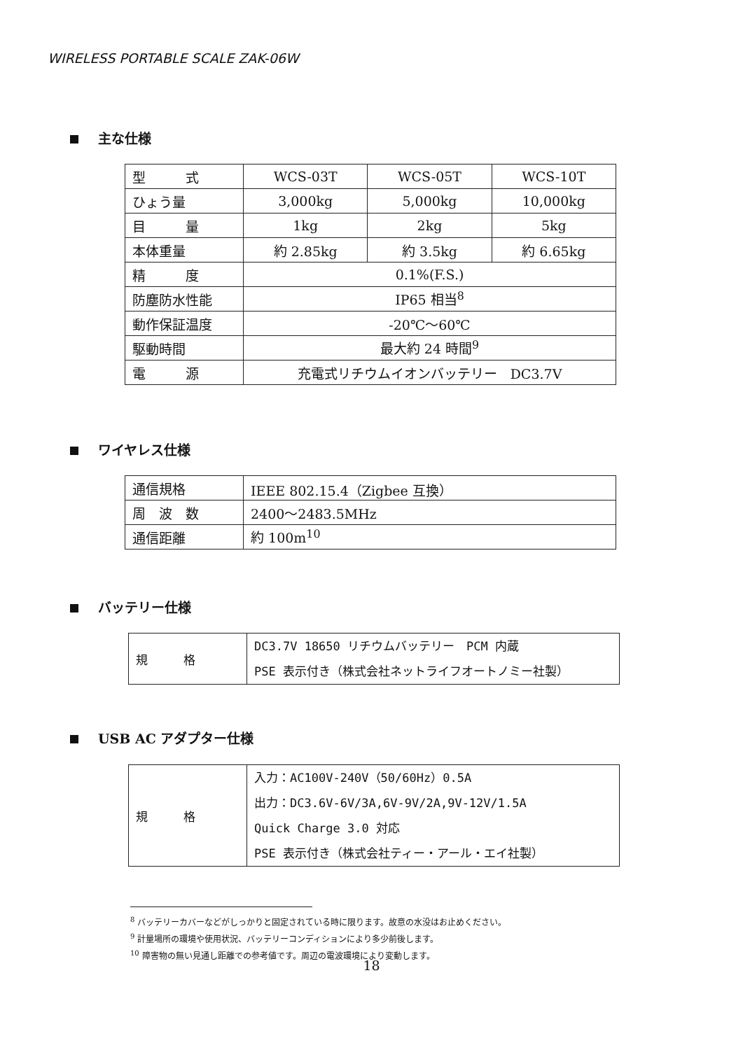WIRELESS PORTABLE SCALE ZAK-06W
主な仕様
| 型 式 | WCS-03T | WCS-05T | WCS-10T |
| ひょう量 | 3,000kg | 5,000kg | 10,000kg |
| 目 量 | 1kg | 2kg | 5kg |
| 本体重量 | 約 2.85kg | 約 3.5kg | 約 6.65kg |
| 精 度 | 0.1%(F.S.) | | |
| 防塵防水性能 | IP65 相当<sup>8</sup> | | |
| 動作保証温度 | -20℃～60℃ | | |
| 駆動時間 | 最大約 24 時間<sup>9</sup> | | |
| 電 源 | 充電式リチウムイオンバッテリー DC3.7V | | |
ワイヤレス仕様
| 通信規格 | IEEE 802.15.4（Zigbee 互換） |
| 周 波 数 | 2400～2483.5MHz |
| 通信距離 | 約 100m<sup>10</sup> |
バッテリー仕様
| 規 格 | DC3.7V 18650 リチウムバッテリー PCM 内蔵 PSE 表示付き（株式会社ネットライフオートノミー社製） |
USB AC アダプター仕様
| 規 格 | 入力：AC100V-240V（50/60Hz）0.5A 出力：DC3.6V-6V/3A,6V-9V/2A,9V-12V/1.5A Quick Charge 3.0 対応 PSE 表示付き（株式会社ティー・アール・エイ社製） |
<sup>8</sup> バッテリーカバーなどがしっかりと固定されている時に限ります。故意の水没はお止めください。
<sup>9</sup> 計量場所の環境や使用状況、バッテリーコンディションにより多少前後します。
<sup>10</sup> 障害物の無い見通し距離での参考値です。周辺の電波環境により変動します。
18